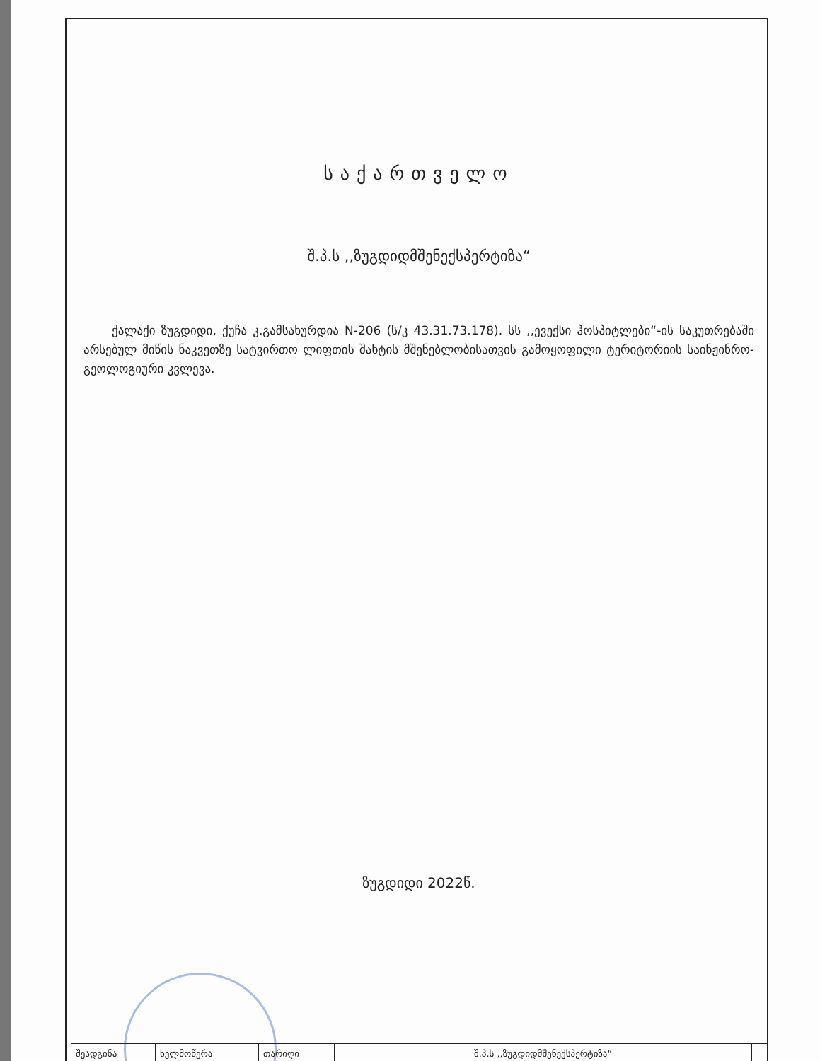საქართველო
შ.პ.ს ,,ზუგდიდმშენექსპერტიზა“
ქალაქი ზუგდიდი, ქუჩა კ.გამსახურდია N-206 (ს/კ 43.31.73.178). სს ,,ევექსი ჰოსპიტლები“-ის საკუთრებაში არსებულ მიწის ნაკვეთზე სატვირთო ლიფთის შახტის მშენებლობისათვის გამოყოფილი ტერიტორიის საინჟინრო-გეოლოგიური კვლევა.
ზუგდიდი 2022წ.
| შეადგინა | ხელმოწერა | თარიღი | შ.პ.ს ,,ზუგდიდმშენექსპერტიზა“ | |